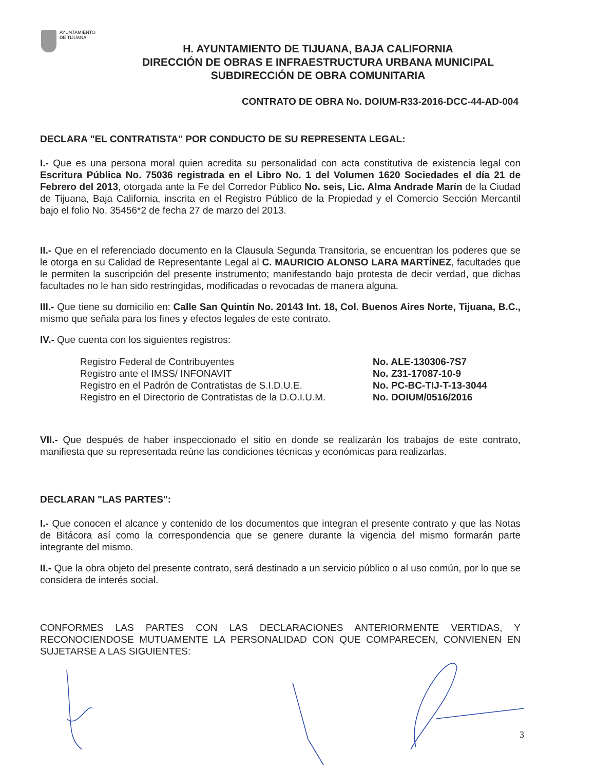AYUNTAMIENTO
DE TIJUANA
H. AYUNTAMIENTO DE TIJUANA, BAJA CALIFORNIA
DIRECCIÓN DE OBRAS E INFRAESTRUCTURA URBANA MUNICIPAL
SUBDIRECCIÓN DE OBRA COMUNITARIA
CONTRATO DE OBRA No. DOIUM-R33-2016-DCC-44-AD-004
DECLARA "EL CONTRATISTA" POR CONDUCTO DE SU REPRESENTA LEGAL:
I.- Que es una persona moral quien acredita su personalidad con acta constitutiva de existencia legal con Escritura Pública No. 75036 registrada en el Libro No. 1 del Volumen 1620 Sociedades el día 21 de Febrero del 2013, otorgada ante la Fe del Corredor Público No. seis, Lic. Alma Andrade Marín de la Ciudad de Tijuana, Baja California, inscrita en el Registro Público de la Propiedad y el Comercio Sección Mercantil bajo el folio No. 35456*2 de fecha 27 de marzo del 2013.
II.- Que en el referenciado documento en la Clausula Segunda Transitoria, se encuentran los poderes que se le otorga en su Calidad de Representante Legal al C. MAURICIO ALONSO LARA MARTÍNEZ, facultades que le permiten la suscripción del presente instrumento; manifestando bajo protesta de decir verdad, que dichas facultades no le han sido restringidas, modificadas o revocadas de manera alguna.
III.- Que tiene su domicilio en: Calle San Quintín No. 20143 Int. 18, Col. Buenos Aires Norte, Tijuana, B.C., mismo que señala para los fines y efectos legales de este contrato.
IV.- Que cuenta con los siguientes registros:
Registro Federal de Contribuyentes
No. ALE-130306-7S7
Registro ante el IMSS/ INFONAVIT
No. Z31-17087-10-9
Registro en el Padrón de Contratistas de S.I.D.U.E.
No. PC-BC-TIJ-T-13-3044
Registro en el Directorio de Contratistas de la D.O.I.U.M.
No. DOIUM/0516/2016
VII.- Que después de haber inspeccionado el sitio en donde se realizarán los trabajos de este contrato, manifiesta que su representada reúne las condiciones técnicas y económicas para realizarlas.
DECLARAN "LAS PARTES":
I.- Que conocen el alcance y contenido de los documentos que integran el presente contrato y que las Notas de Bitácora así como la correspondencia que se genere durante la vigencia del mismo formarán parte integrante del mismo.
II.- Que la obra objeto del presente contrato, será destinado a un servicio público o al uso común, por lo que se considera de interés social.
CONFORMES LAS PARTES CON LAS DECLARACIONES ANTERIORMENTE VERTIDAS, Y RECONOCIENDOSE MUTUAMENTE LA PERSONALIDAD CON QUE COMPARECEN, CONVIENEN EN SUJETARSE A LAS SIGUIENTES:
3